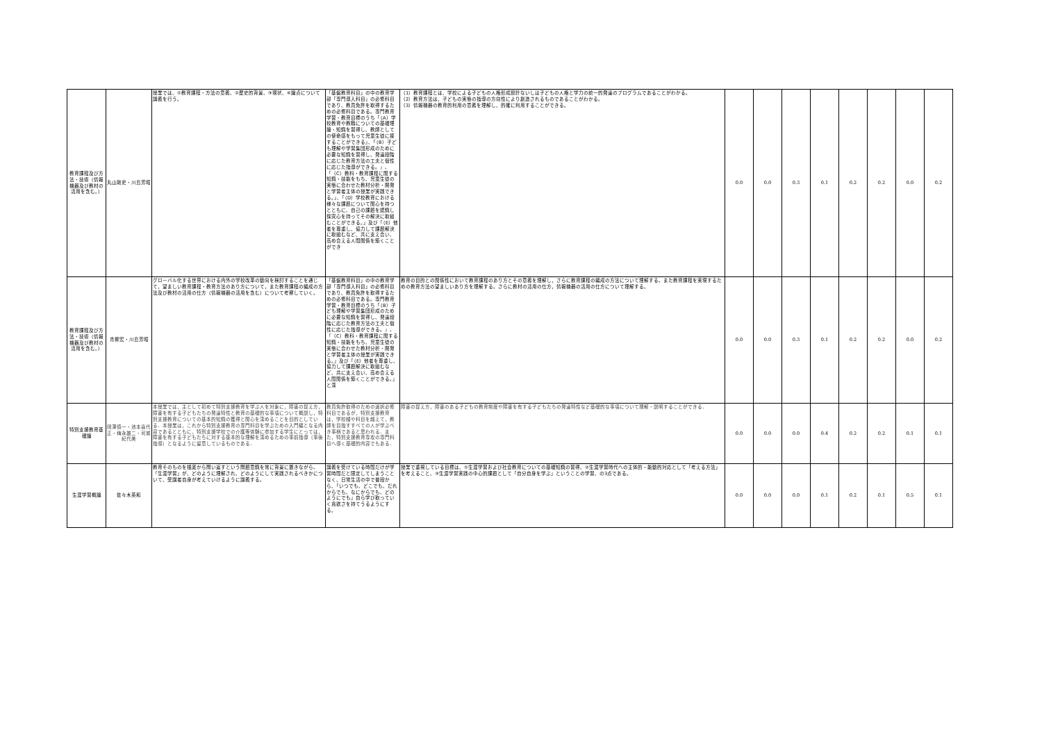| 教育課程及び方法・技術（情報機器及び教材の活用を含む。） | 丸山剛史・川島芳昭 | 授業では、①教育課程・方法の意義、②歴史的背景、③現状、④論点について講義を行う。 | 「基盤教育科目」の中の教育学部「専門導入科目」の必修科目であり、教員免許を取得するための必修科目である。専門教育学習・教育目標のうち「（A）学校教育や教職についての基礎理論・知識を習得し、教師としての使命感をもって児童生徒に接することができる」、「（B）子ども理解や学習集団形成のために必要な知識を習得し、発達段階に応じた教育方法の工夫と個性に応じた指導ができる。」、「（C）教科・教育課程に関する知識・技能をもち、児童生徒の実態に合わせた教材分析・開発と学習者主体の授業が実践できる。」、「（D）学校教育における様々な課題について関心を持つとともに、自己の課題を認識し探究心を持ってその解決に取組むことができる。」及び「（E）他者を尊重し、協力して課題解決に取組むなど、共に支え合い、高め合える人間関係を築くことができ | （1）教育課程とは、学校による子どもの人格形成設計ないしは子どもの人格と学力の統一的発達のプログラムであることがわかる。 （2）教育方法は、子どもの実態の指導の方向性により創造されるものであることがわかる。 （3）情報機器の教育的利用の意義を理解し、的確に利用することができる。 | 0.0 | 0.0 | 0.3 | 0.1 | 0.2 | 0.2 | 0.0 | 0.2 |
| 教育課程及び方法・技術（情報機器及び教材の活用を含む。） | 青柳宏・川島芳昭 | グローバル化する世界における内外の学校改革の動向を検討することを通じて，望ましい教育課程・教育方法のあり方について，また教育課程の編成の方法及び教材の活用の仕方（情報機器の活用を含む）について考察していく。 | 「基盤教育科目」の中の教育学部「専門導入科目」の必修科目であり、教員免許を取得するための必修科目である。専門教育学習・教育目標のうち「（B）子ども理解や学習集団形成のために必要な知識を習得し、発達段階に応じた教育方法の工夫と個性に応じた指導ができる。」、「（C）教科・教育課程に関する知識・技能をもち、児童生徒の実態に合わせた教材分析・開発と学習者主体の授業が実践できる。」及び「（E）他者を尊重し、協力して課題解決に取組むなど、共に支え合い、高め合える人間関係を築くことができる。」と深 | 教育の目的との関係性において教育課程のあり方とその意義を理解し，さらに教育課程の編成の方法について理解する。また教育課程を実現するための教育方法の望ましいあり方を理解する。さらに教材の活用の仕方，情報機器の活用の仕方について理解する。 | 0.0 | 0.0 | 0.3 | 0.1 | 0.2 | 0.2 | 0.0 | 0.2 |
| 特別支援教育基礎論 | 岡澤慎一・池本喜代正・梅永雄二・司城紀代美 | 本授業では，主として初めて特別支援教育を学ぶ人を対象に，障害の捉え方，障害を有する子どもたちの発達特性と教育の基礎的な事項について概説し，特別支援教育についての基本的知識の獲得と関心を深めることを目的としている．本授業は，これから特別支援教育の専門科目を学ぶための入門編となる内容であるとともに，特別支援学校での介護等体験に参加する学生にとっては，障害を有する子どもたちに対する基本的な理解を深めるための事前指導（事後指導）となるように留意しているものである． | 教員免許取得のための選択必修科目であるが，特別支援教育は，学校種や科目を越えて，教師を目指すすべての人が学ぶべき事柄であると思われる．また，特別支援教育専攻の専門科目へ導く基礎的内容でもある． | 障害の捉え方，障害のある子どもの教育制度や障害を有する子どもたちの発達特性など基礎的な事項について理解・説明することができる． | 0.0 | 0.0 | 0.0 | 0.4 | 0.2 | 0.2 | 0.1 | 0.1 |
| 生涯学習概論 | 佐々木英和 | 教育そのものを根底から問い返すという問題意識を常に背景に置きながら、「生涯学習」が、どのように理解され、どのようにして実践されるべきかについて、受講者自身が考えていけるように講義する。 | 講義を受けている時間だけが学習時間だと限定してしまうことなく、日常生活の中で普段から、「いつでも、どこでも、だれからでも、なにからでも、どのようにでも」自ら学び取っていく貪欲さを持てうるようにする。 | 授業で重視している目標は、①生涯学習および社会教育についての基礎知識の習得、②生涯学習時代への主体的・能動的対応として「考える方法」を考えること、③生涯学習実践の中心的課題として「自分自身を学ぶ」ということの学習、の3点である。 | 0.0 | 0.0 | 0.0 | 0.1 | 0.2 | 0.1 | 0.5 | 0.1 |